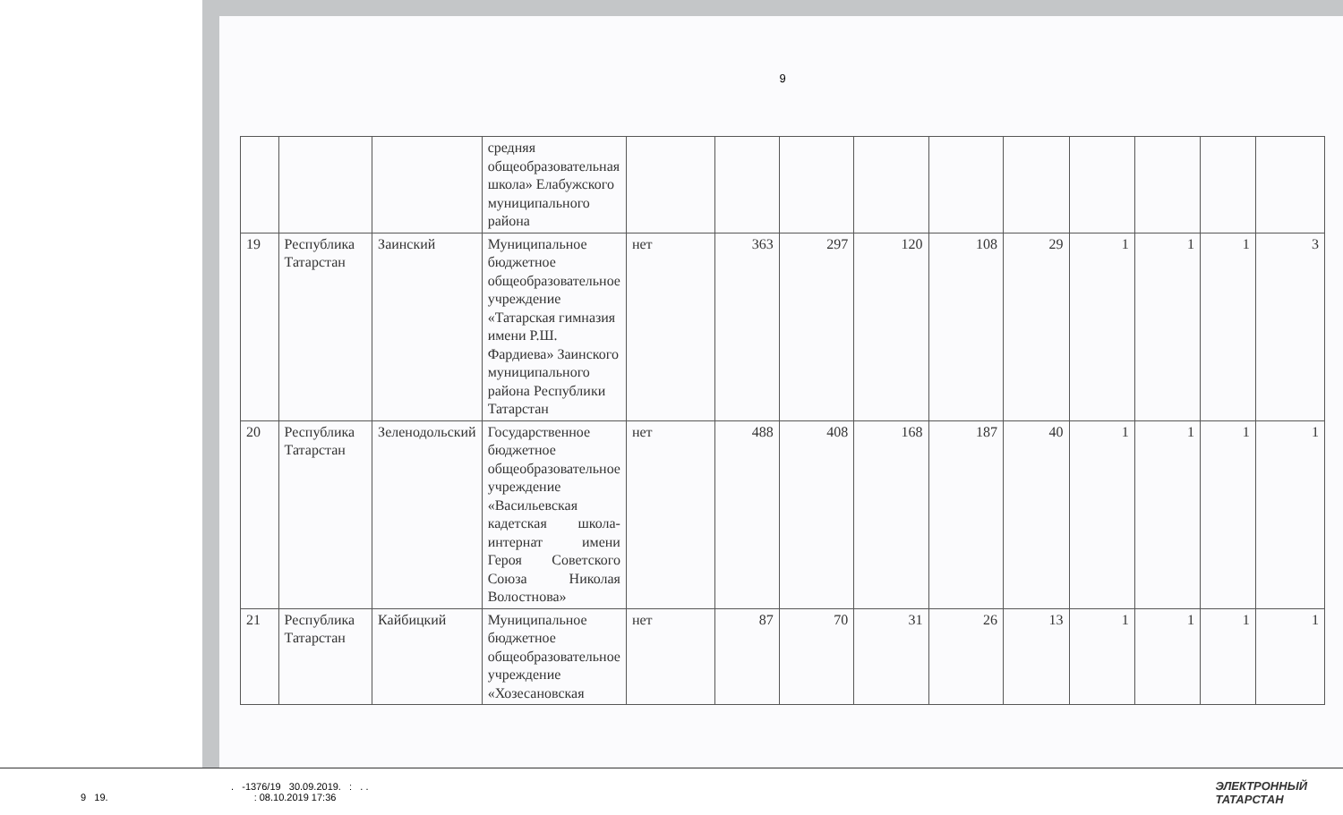9
| | | | средняя общеобразовательная школа» Елабужского муниципального района | | | | | | | | | | |
| 19 | Республика Татарстан | Заинский | Муниципальное бюджетное общеобразовательное учреждение «Татарская гимназия имени Р.Ш. Фардиева» Заинского муниципального района Республики Татарстан | нет | 363 | 297 | 120 | 108 | 29 | 1 | 1 | 1 | 3 |
| 20 | Республика Татарстан | Зеленодольский | Государственное бюджетное общеобразовательное учреждение «Васильевская кадетская школа-интернат имени Героя Советского Союза Николая Волостнова» | нет | 488 | 408 | 168 | 187 | 40 | 1 | 1 | 1 | 1 |
| 21 | Республика Татарстан | Кайбицкий | Муниципальное бюджетное общеобразовательное учреждение «Хозесановская | нет | 87 | 70 | 31 | 26 | 13 | 1 | 1 | 1 | 1 |
. -1376/19 30.09.2019. : . .
9 19. : 08.10.2019 17:36
ЭЛЕКТРОННЫЙ
ТАТАРСТАН